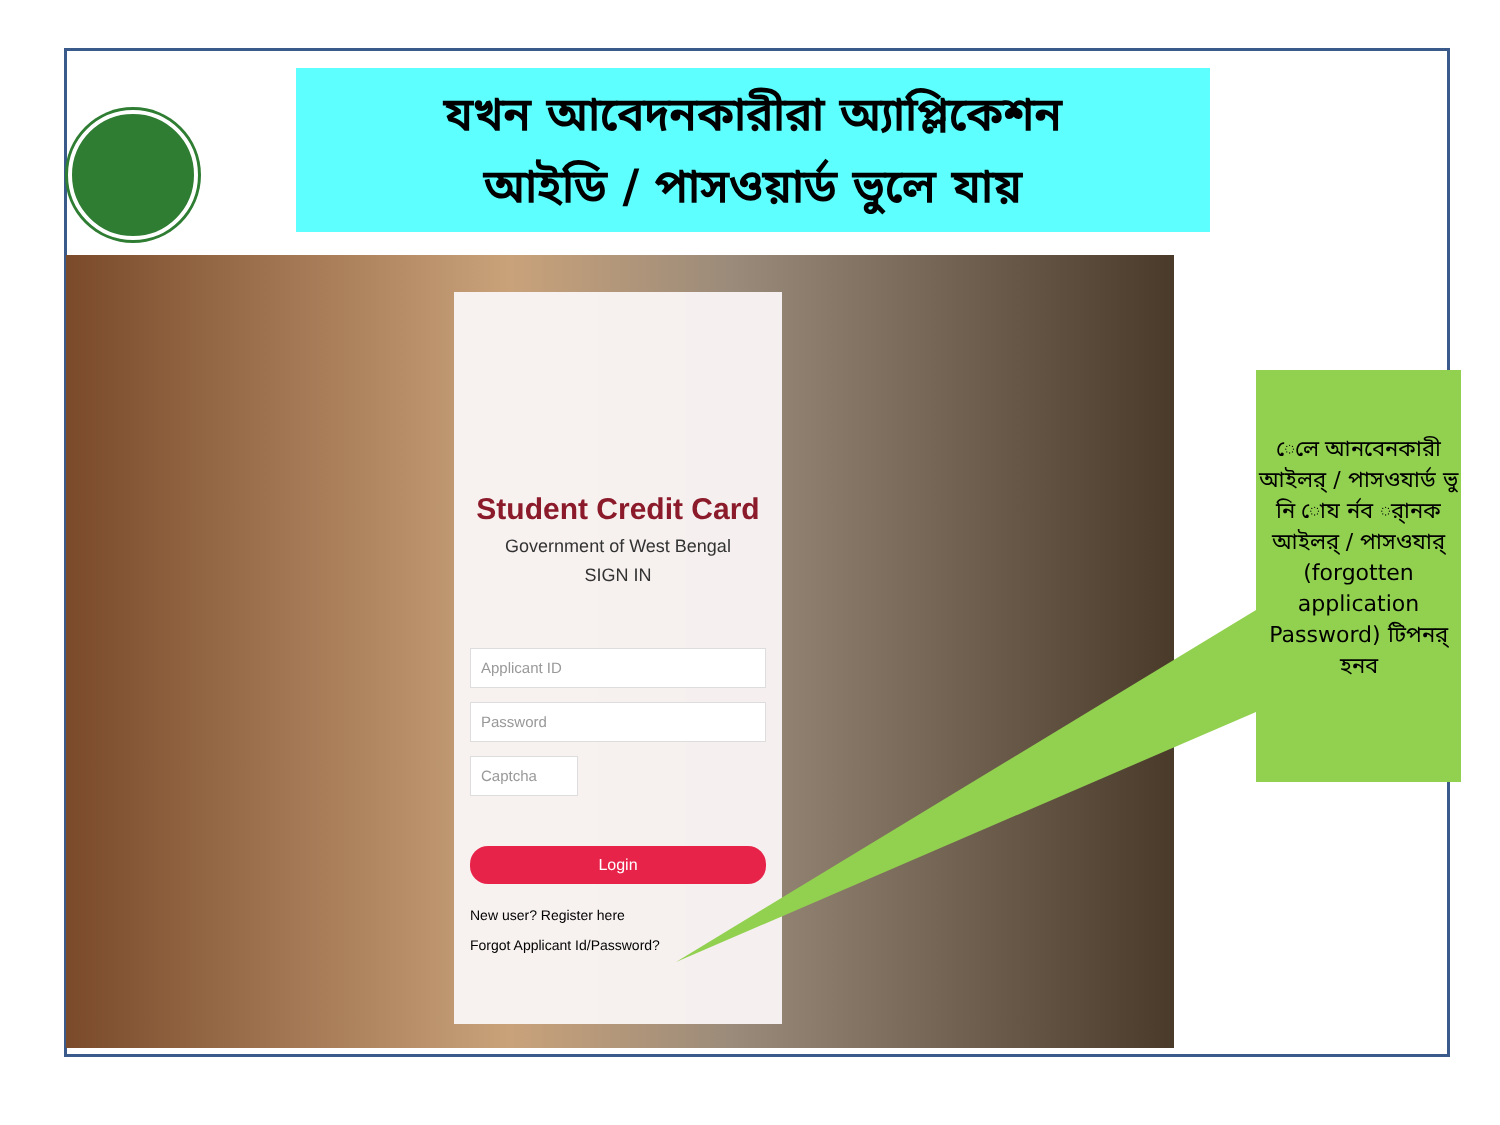যখন আবেদনকারীরা অ্যাপ্লিকেশন
আইডি / পাসওয়ার্ড ভুলে যায়
Student Credit Card
Government of West Bengal
SIGN IN
Applicant ID
Password
Captcha
Login
New user? Register here
Forgot Applicant Id/Password?
েলে আনবেনকারী আইলর্ / পাসওযার্ড ভু নি োয র্নব র্ানক আইলর্ / পাসওযার্ (forgotten application Password) টিপনর্ হনব